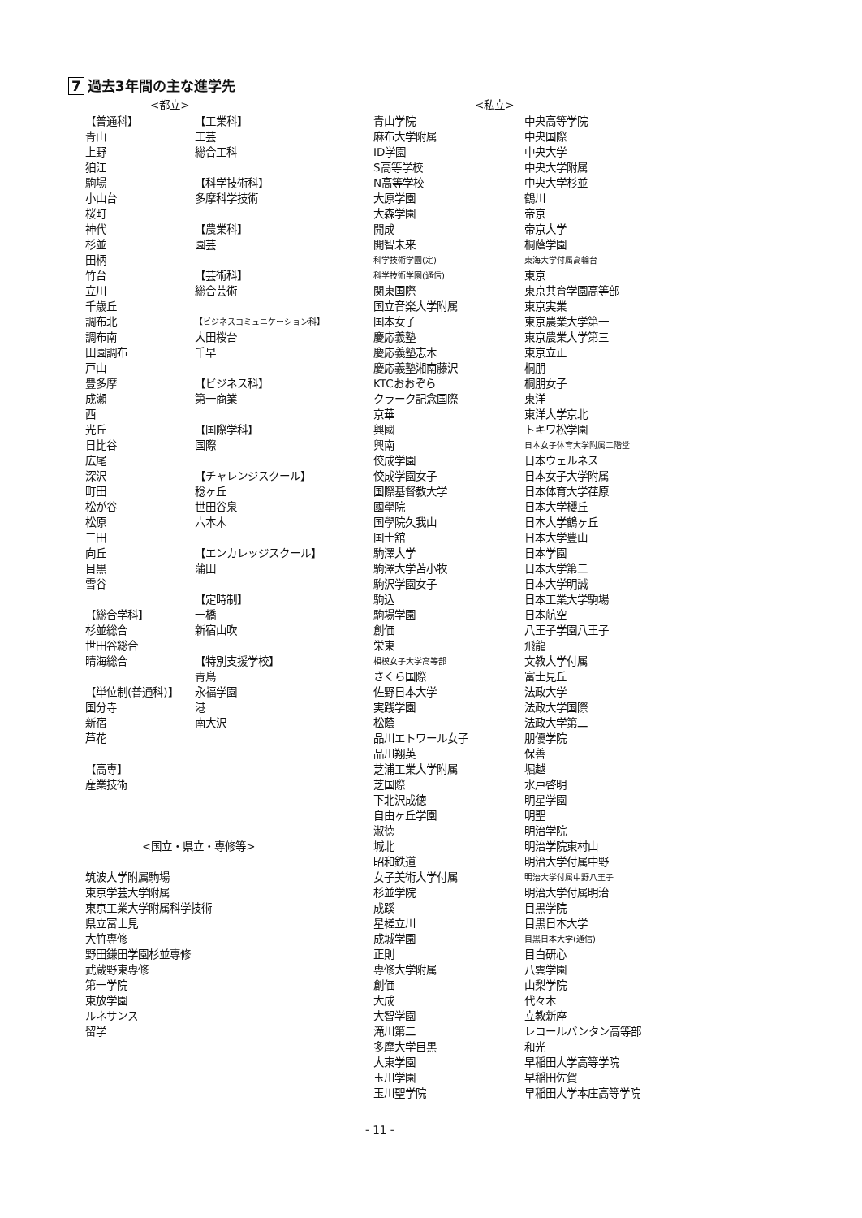7 過去3年間の主な進学先
<都立> <私立>
【普通科】
青山
上野
狛江
駒場
小山台
桜町
神代
杉並
田柄
竹台
立川
千歳丘
調布北
調布南
田園調布
戸山
豊多摩
成瀬
西
光丘
日比谷
広尾
深沢
町田
松が谷
松原
三田
向丘
目黒
雪谷
【総合学科】
杉並総合
世田谷総合
晴海総合
【単位制(普通科)】
国分寺
新宿
芦花
【高専】
産業技術
<国立・県立・専修等>
筑波大学附属駒場
東京学芸大学附属
東京工業大学附属科学技術
県立富士見
大竹専修
野田鎌田学園杉並専修
武蔵野東専修
第一学院
東放学園
ルネサンス
留学
【工業科】
工芸
総合工科
【科学技術科】
多摩科学技術
【農業科】
園芸
【芸術科】
総合芸術
【ビジネスコミュニケーション科】
大田桜台
千早
【ビジネス科】
第一商業
【国際学科】
国際
【チャレンジスクール】
稔ヶ丘
世田谷泉
六本木
【エンカレッジスクール】
蒲田
【定時制】
一橋
新宿山吹
【特別支援学校】
青鳥
永福学園
港
南大沢
青山学院
麻布大学附属
ID学園
S高等学校
N高等学校
大原学園
大森学園
開成
開智未来
科学技術学園(定)
科学技術学園(通信)
関東国際
国立音楽大学附属
国本女子
慶応義塾
慶応義塾志木
慶応義塾湘南藤沢
KTCおおぞら
クラーク記念国際
京華
興國
興南
佼成学園
佼成学園女子
国際基督教大学
國學院
国學院久我山
国士舘
駒澤大学
駒澤大学苫小牧
駒沢学園女子
駒込
駒場学園
創価
栄東
相模女子大学高等部
さくら国際
佐野日本大学
実践学園
松蔭
品川エトワール女子
品川翔英
芝浦工業大学附属
芝国際
下北沢成徳
自由ヶ丘学園
淑徳
城北
昭和鉄道
女子美術大学付属
杉並学院
成蹊
星槎立川
成城学園
正則
専修大学附属
創価
大成
大智学園
滝川第二
多摩大学目黒
大東学園
玉川学園
玉川聖学院
中央高等学院
中央国際
中央大学
中央大学附属
中央大学杉並
鶴川
帝京
帝京大学
桐蔭学園
東海大学付属高輪台
東京
東京共育学園高等部
東京実業
東京農業大学第一
東京農業大学第三
東京立正
桐朋
桐朋女子
東洋
東洋大学京北
トキワ松学園
日本女子体育大学附属二階堂
日本ウェルネス
日本女子大学附属
日本体育大学荏原
日本大学櫻丘
日本大学鶴ヶ丘
日本大学豊山
日本学園
日本大学第二
日本大学明誠
日本工業大学駒場
日本航空
八王子学園八王子
飛龍
文教大学付属
富士見丘
法政大学
法政大学国際
法政大学第二
朋優学院
保善
堀越
水戸啓明
明星学園
明聖
明治学院
明治学院東村山
明治大学付属中野
明治大学付属中野八王子
明治大学付属明治
目黒学院
目黒日本大学
目黒日本大学(通信)
目白研心
八雲学園
山梨学院
代々木
立教新座
レコールバンタン高等部
和光
早稲田大学高等学院
早稲田佐賀
早稲田大学本庄高等学院
- 11 -